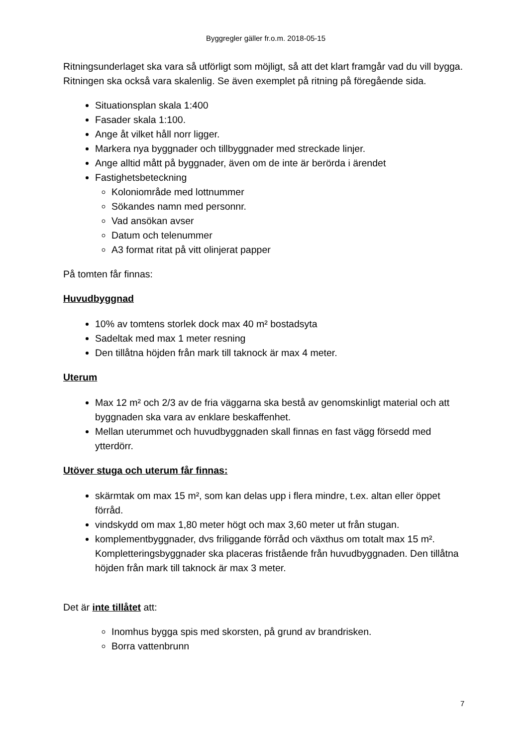Byggregler gäller fr.o.m. 2018-05-15
Ritningsunderlaget ska vara så utförligt som möjligt, så att det klart framgår vad du vill bygga. Ritningen ska också vara skalenlig. Se även exemplet på ritning på föregående sida.
Situationsplan skala 1:400
Fasader skala 1:100.
Ange åt vilket håll norr ligger.
Markera nya byggnader och tillbyggnader med streckade linjer.
Ange alltid mått på byggnader, även om de inte är berörda i ärendet
Fastighetsbeteckning
Koloniområde med lottnummer
Sökandes namn med personnr.
Vad ansökan avser
Datum och telenummer
A3 format ritat på vitt olinjerat papper
På tomten får finnas:
Huvudbyggnad
10% av tomtens storlek dock max 40 m² bostadsyta
Sadeltak med max 1 meter resning
Den tillåtna höjden från mark till taknock är max 4 meter.
Uterum
Max 12 m² och 2/3 av de fria väggarna ska bestå av genomskinligt material och att byggnaden ska vara av enklare beskaffenhet.
Mellan uterummet och huvudbyggnaden skall finnas en fast vägg försedd med ytterdörr.
Utöver stuga och uterum får finnas:
skärmtak om max 15 m², som kan delas upp i flera mindre, t.ex. altan eller öppet förråd.
vindskydd om max 1,80 meter högt och max 3,60 meter ut från stugan.
komplementbyggnader, dvs friliggande förråd och växthus om totalt max 15 m². Kompletteringsbyggnader ska placeras fristående från huvudbyggnaden. Den tillåtna höjden från mark till taknock är max 3 meter.
Det är inte tillåtet att:
Inomhus bygga spis med skorsten, på grund av brandrisken.
Borra vattenbrunn
7